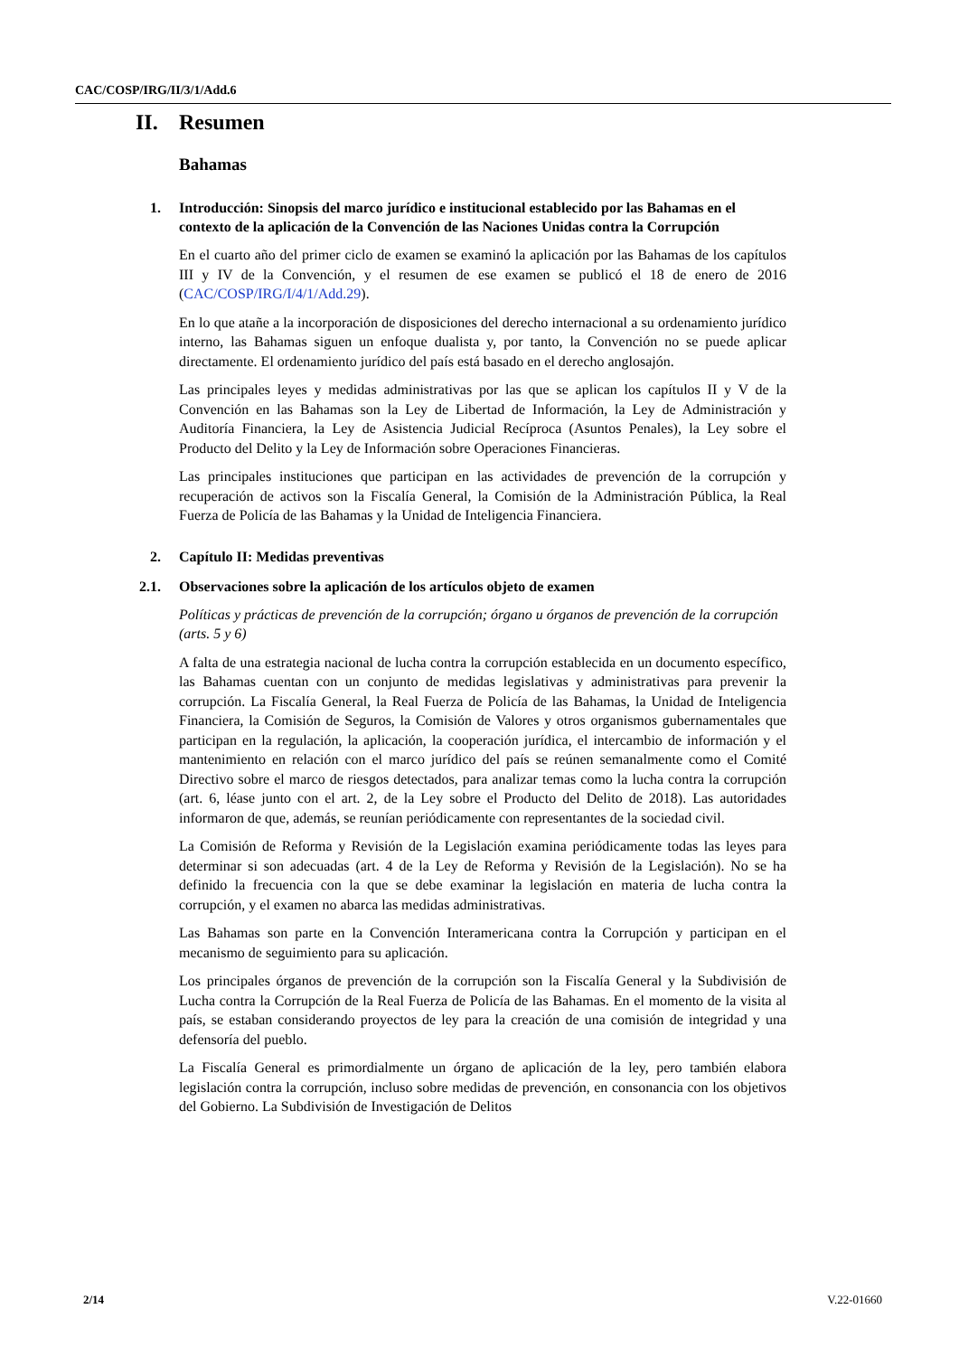CAC/COSP/IRG/II/3/1/Add.6
II. Resumen
Bahamas
1. Introducción: Sinopsis del marco jurídico e institucional establecido por las Bahamas en el contexto de la aplicación de la Convención de las Naciones Unidas contra la Corrupción
En el cuarto año del primer ciclo de examen se examinó la aplicación por las Bahamas de los capítulos III y IV de la Convención, y el resumen de ese examen se publicó el 18 de enero de 2016 (CAC/COSP/IRG/I/4/1/Add.29).
En lo que atañe a la incorporación de disposiciones del derecho internacional a su ordenamiento jurídico interno, las Bahamas siguen un enfoque dualista y, por tanto, la Convención no se puede aplicar directamente. El ordenamiento jurídico del país está basado en el derecho anglosajón.
Las principales leyes y medidas administrativas por las que se aplican los capítulos II y V de la Convención en las Bahamas son la Ley de Libertad de Información, la Ley de Administración y Auditoría Financiera, la Ley de Asistencia Judicial Recíproca (Asuntos Penales), la Ley sobre el Producto del Delito y la Ley de Información sobre Operaciones Financieras.
Las principales instituciones que participan en las actividades de prevención de la corrupción y recuperación de activos son la Fiscalía General, la Comisión de la Administración Pública, la Real Fuerza de Policía de las Bahamas y la Unidad de Inteligencia Financiera.
2. Capítulo II: Medidas preventivas
2.1. Observaciones sobre la aplicación de los artículos objeto de examen
Políticas y prácticas de prevención de la corrupción; órgano u órganos de prevención de la corrupción (arts. 5 y 6)
A falta de una estrategia nacional de lucha contra la corrupción establecida en un documento específico, las Bahamas cuentan con un conjunto de medidas legislativas y administrativas para prevenir la corrupción. La Fiscalía General, la Real Fuerza de Policía de las Bahamas, la Unidad de Inteligencia Financiera, la Comisión de Seguros, la Comisión de Valores y otros organismos gubernamentales que participan en la regulación, la aplicación, la cooperación jurídica, el intercambio de información y el mantenimiento en relación con el marco jurídico del país se reúnen semanalmente como el Comité Directivo sobre el marco de riesgos detectados, para analizar temas como la lucha contra la corrupción (art. 6, léase junto con el art. 2, de la Ley sobre el Producto del Delito de 2018). Las autoridades informaron de que, además, se reunían periódicamente con representantes de la sociedad civil.
La Comisión de Reforma y Revisión de la Legislación examina periódicamente todas las leyes para determinar si son adecuadas (art. 4 de la Ley de Reforma y Revisión de la Legislación). No se ha definido la frecuencia con la que se debe examinar la legislación en materia de lucha contra la corrupción, y el examen no abarca las medidas administrativas.
Las Bahamas son parte en la Convención Interamericana contra la Corrupción y participan en el mecanismo de seguimiento para su aplicación.
Los principales órganos de prevención de la corrupción son la Fiscalía General y la Subdivisión de Lucha contra la Corrupción de la Real Fuerza de Policía de las Bahamas. En el momento de la visita al país, se estaban considerando proyectos de ley para la creación de una comisión de integridad y una defensoría del pueblo.
La Fiscalía General es primordialmente un órgano de aplicación de la ley, pero también elabora legislación contra la corrupción, incluso sobre medidas de prevención, en consonancia con los objetivos del Gobierno. La Subdivisión de Investigación de Delitos
2/14 V.22-01660